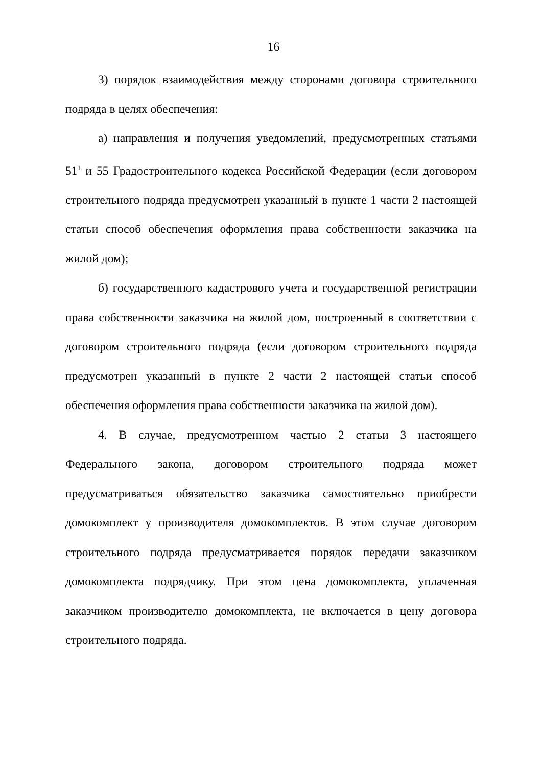16
3) порядок взаимодействия между сторонами договора строительного подряда в целях обеспечения:
а) направления и получения уведомлений, предусмотренных статьями 51<sup>1</sup> и 55 Градостроительного кодекса Российской Федерации (если договором строительного подряда предусмотрен указанный в пункте 1 части 2 настоящей статьи способ обеспечения оформления права собственности заказчика на жилой дом);
б) государственного кадастрового учета и государственной регистрации права собственности заказчика на жилой дом, построенный в соответствии с договором строительного подряда (если договором строительного подряда предусмотрен указанный в пункте 2 части 2 настоящей статьи способ обеспечения оформления права собственности заказчика на жилой дом).
4. В случае, предусмотренном частью 2 статьи 3 настоящего Федерального закона, договором строительного подряда может предусматриваться обязательство заказчика самостоятельно приобрести домокомплект у производителя домокомплектов. В этом случае договором строительного подряда предусматривается порядок передачи заказчиком домокомплекта подрядчику. При этом цена домокомплекта, уплаченная заказчиком производителю домокомплекта, не включается в цену договора строительного подряда.